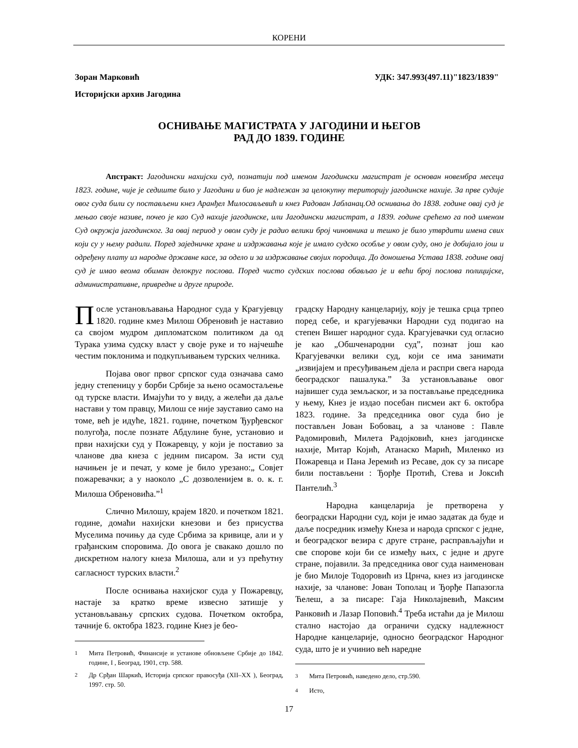КОРЕНИ
УДК: 347.993(497.11)"1823/1839" Зоран Марковић
Историјски архив Јагодина
ОСНИВАЊЕ МАГИСТРАТА У ЈАГОДИНИ И ЊЕГОВ
РАД ДО 1839. ГОДИНЕ
Апстракт: Јагодински нахијски суд, познатији под именом Јагодински магистрат је основан новембра месеца 1823. године, чије је седиште било у Јагодини и био је надлежан за целокупну територију јагодинске нахије. За прве судије овог суда били су постављени кнез Аранђел Милосављевић и кнез Радован Јабланац.Од оснивања до 1838. године овај суд је мењао своје називе, почео је као Суд нахије јагодинске, или Јагодински магистрат, а 1839. године срећемо га под именом Суд окружја јагодинског. За овај период у овом суду је радио велики број чиновника и тешко је било утврдити имена свих који су у њему радили. Поред заједничке хране и издржавања које је имало судско особље у овом суду, оно је добијало још и одређену плату из народне државне касе, за одело и за издржавање својих породица. До доношења Устава 1838. године овај суд је имао веома обиман делокруг послова. Поред чисто судских послова обављао је и већи број послова полицијске, административне, привредне и друге природе.
После установљавања Народног суда у Крагујевцу 1820. године кмез Милош Обреновић је наставио са својом мудром дипломатском политиком да од Турака узима судску власт у своје руке и то најчешће честим поклонима и подкупљивањем турских челника.
Појава овог првог српског суда означава само једну степеницу у борби Србије за њено осамостаљење од турске власти. Имајући то у виду, а желећи да даље настави у том правцу, Милош се није зауставио само на томе, већ је идуће, 1821. године, почетком Ђурђевског полугођа, после познате Абдулине буне, установио и први нахијски суд у Пожаревцу, у који је поставио за чланове два кнеза с једним писаром. За исти суд начињен је и печат, у коме је било урезано:„ Совјет пожаревачки; а у наоколо „С дозволенијем в. о. к. г. Милоша Обреновића.”<sup>1</sup>
Слично Милошу, крајем 1820. и почетком 1821. године, домаћи нахијски кнезови и без присуства Муселима почињу да суде Србима за кривице, али и у грађанским споровима. До овога је свакако дошло по дискретном налогу кнеза Милоша, али и уз прећутну сагласност турских власти.<sup>2</sup>
После оснивања нахијског суда у Пожаревцу, настаје за кратко време извесно затишје у установљавању српских судова. Почетком октобра, тачније 6. октобра 1823. године Кнез је бео-
<sup>1</sup> Мита Петровић, Финансије и установе обновљене Србије до 1842. године, I , Београд, 1901, стр. 588.
<sup>2</sup> Др Срђан Шаркић, Историја српског правосуђа (XII–XX ), Београд, 1997. стр. 50.
градску Народну канцеларију, коју је тешка срца трпео поред себе, и крагујевачки Народни суд подигао на степен Вишег народног суда. Крагујевачки суд огласио је као „Обшченародни суд”, познат још као Крагујевачки велики суд, који се има занимати „извијајем и пресуђивањем дјела и распри свега народа београдског пашалука.” За установљавање овог највишег суда земљаског, и за постављање председника у њему, Кнез је издао посебан писмеи акт 6. октобра 1823. године. За председника овог суда био је постављен Јован Бобовац, а за чланове : Павле Радомировић, Милета Радојковић, кнез јагодинске нахије, Митар Којић, Атанаско Марић, Миленко из Пожаревца и Пана Јеремић из Ресаве, док су за писаре били постављени : Ђорђе Протић, Стева и Јоксић Пантелић.<sup>3</sup>
Народна канцеларија је претворена у београдски Народни суд, који је имао задатак да буде и даље посредник између Кнеза и народа српског с једне, и београдског везира с друге стране, расправљајући и све спорове који би се између њих, с једне и друге стране, појавили. За председника овог суда наименован је био Милоје Тодоровић из Црнча, кнез из јагодинске нахије, за чланове: Јован Тополац и Ђорђе Папазогла Ћелеш, а за писаре: Гаја Николајвевић, Максим Ранковић и Лазар Поповић.<sup>4</sup> Треба истаћи да је Милош стално настојао да ограничи судску надлежност Народне канцеларије, односно београдског Народног суда, што је и учинио већ наредне
<sup>3</sup> Мита Петровић, наведено дело, стр.590.
<sup>4</sup> Исто,
17